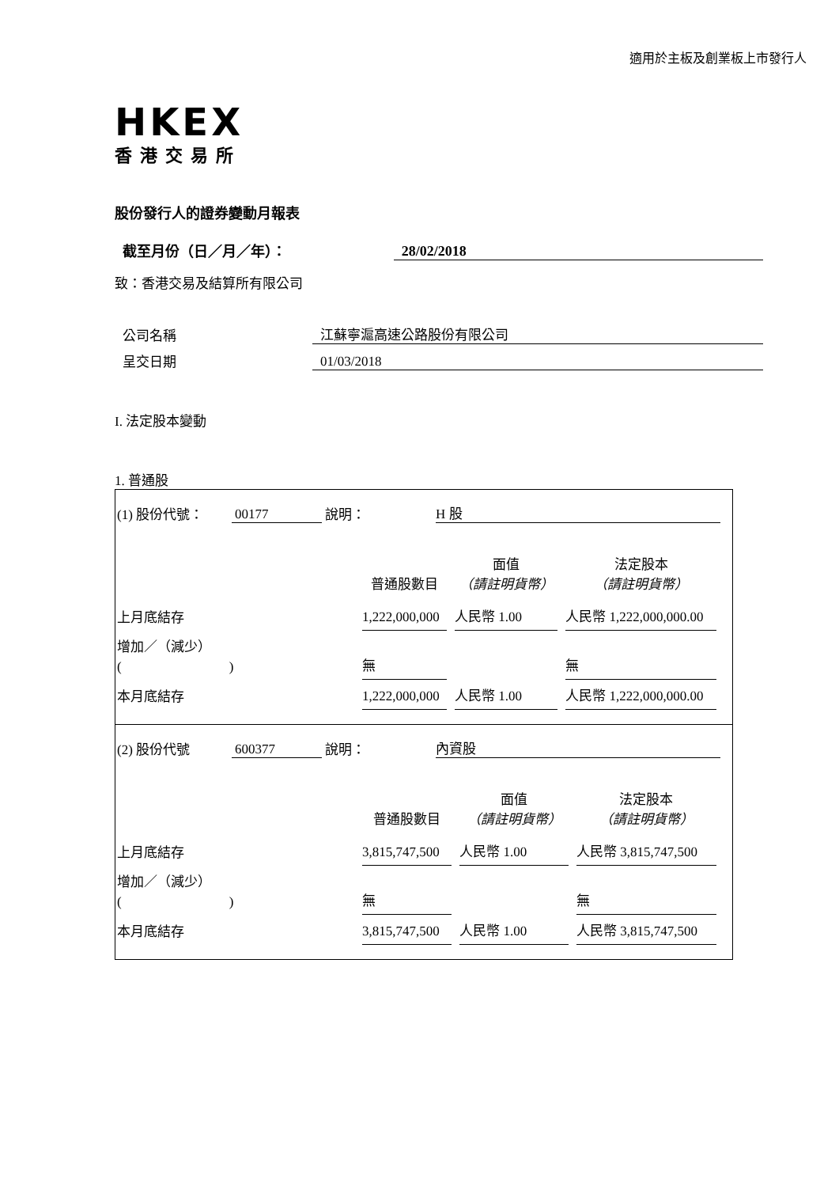適用於主板及創業板上市發行人
HKEX
香港交易所
股份發行人的證券變動月報表
截至月份（日／月／年）： 28/02/2018
致：香港交易及結算所有限公司
公司名稱 江蘇寧滬高速公路股份有限公司
呈交日期 01/03/2018
I. 法定股本變動
1. 普通股
(1) 股份代號： 00177 說明： H 股
| | 普通股數目 | 面值 （請註明貨幣） | 法定股本 （請註明貨幣） |
| --- | --- | --- | --- |
| 上月底結存 | 1,222,000,000 | 人民幣 1.00 | 人民幣 1,222,000,000.00 |
| 增加／（減少） ( ) | 無 | | 無 |
| 本月底結存 | 1,222,000,000 | 人民幣 1.00 | 人民幣 1,222,000,000.00 |
(2) 股份代號 600377 說明： 內資股
| | 普通股數目 | 面值 （請註明貨幣） | 法定股本 （請註明貨幣） |
| --- | --- | --- | --- |
| 上月底結存 | 3,815,747,500 | 人民幣 1.00 | 人民幣 3,815,747,500 |
| 增加／（減少） ( ) | 無 | | 無 |
| 本月底結存 | 3,815,747,500 | 人民幣 1.00 | 人民幣 3,815,747,500 |